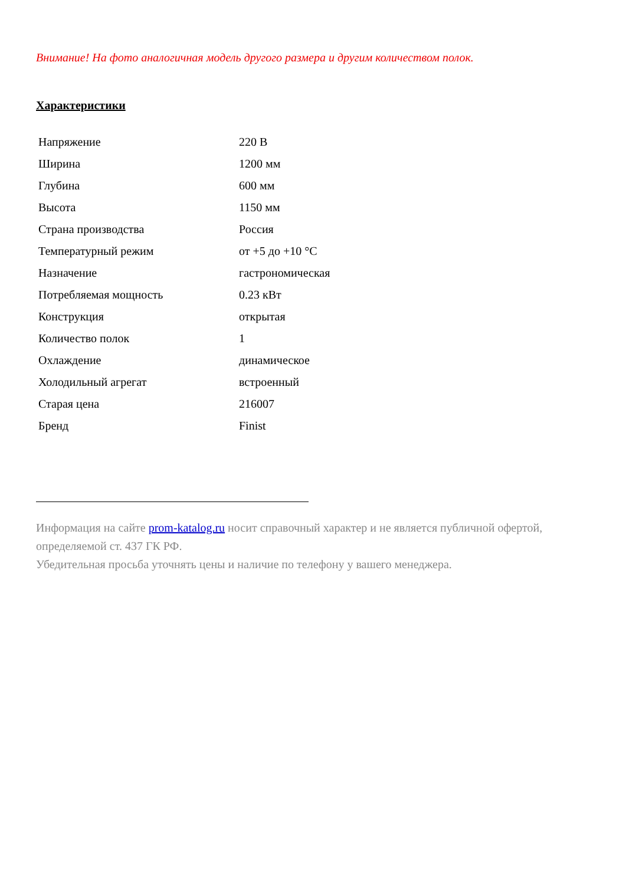Внимание! На фото аналогичная модель другого размера и другим количеством полок.
Характеристики
| Напряжение | 220 В |
| Ширина | 1200 мм |
| Глубина | 600 мм |
| Высота | 1150 мм |
| Страна производства | Россия |
| Температурный режим | от +5 до +10 °C |
| Назначение | гастрономическая |
| Потребляемая мощность | 0.23 кВт |
| Конструкция | открытая |
| Количество полок | 1 |
| Охлаждение | динамическое |
| Холодильный агрегат | встроенный |
| Старая цена | 216007 |
| Бренд | Finist |
Информация на сайте prom-katalog.ru носит справочный характер и не является публичной офертой, определяемой ст. 437 ГК РФ.
Убедительная просьба уточнять цены и наличие по телефону у вашего менеджера.